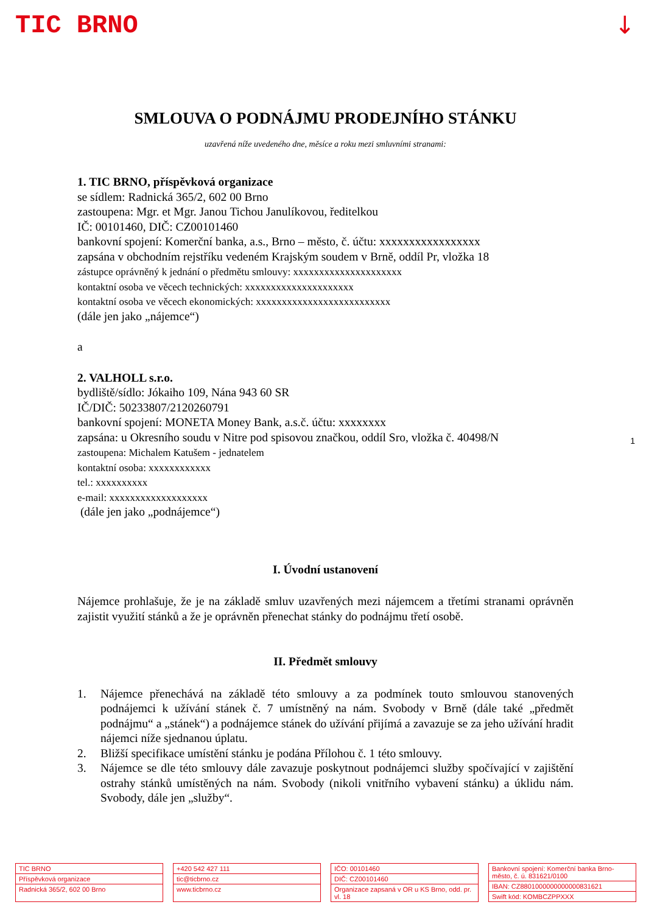TIC BRNO ↓
1
SMLOUVA O PODNÁJMU PRODEJNÍHO STÁNKU
uzavřená níže uvedeného dne, měsíce a roku mezi smluvními stranami:
1. TIC BRNO, příspěvková organizace
se sídlem: Radnická 365/2, 602 00 Brno
zastoupena: Mgr. et Mgr. Janou Tichou Janulíkovou, ředitelkou
IČ: 00101460, DIČ: CZ00101460
bankovní spojení: Komerční banka, a.s., Brno – město, č. účtu: xxxxxxxxxxxxxxxxx
zapsána v obchodním rejstříku vedeném Krajským soudem v Brně, oddíl Pr, vložka 18
zástupce oprávněný k jednání o předmětu smlouvy: xxxxxxxxxxxxxxxxxxxxx
kontaktní osoba ve věcech technických: xxxxxxxxxxxxxxxxxxxxx
kontaktní osoba ve věcech ekonomických: xxxxxxxxxxxxxxxxxxxxxxxxxx
(dále jen jako „nájemce“)
a
2. VALHOLL s.r.o.
bydliště/sídlo: Jókaiho 109, Nána 943 60 SR
IČ/DIČ: 50233807/2120260791
bankovní spojení: MONETA Money Bank, a.s.č. účtu: xxxxxxxx
zapsána: u Okresního soudu v Nitre pod spisovou značkou, oddíl Sro, vložka č. 40498/N
zastoupena: Michalem Katušem - jednatelem
kontaktní osoba: xxxxxxxxxxxx
tel.: xxxxxxxxxx
e-mail: xxxxxxxxxxxxxxxxxxx
(dále jen jako „podnájemce“)
I. Úvodní ustanovení
Nájemce prohlašuje, že je na základě smluv uzavřených mezi nájemcem a třetími stranami oprávněn zajistit využití stánků a že je oprávněn přenechat stánky do podnájmu třetí osobě.
II. Předmět smlouvy
1. Nájemce přenechává na základě této smlouvy a za podmínek touto smlouvou stanovených podnájemci k užívání stánek č. 7 umístněný na nám. Svobody v Brně (dále také „předmět podnájmu“ a „stánek“) a podnájemce stánek do užívání přijímá a zavazuje se za jeho užívání hradit nájemci níže sjednanou úplatu.
2. Bližší specifikace umístění stánku je podána Přílohou č. 1 této smlouvy.
3. Nájemce se dle této smlouvy dále zavazuje poskytnout podnájemci služby spočívající v zajištění ostrahy stánků umístěných na nám. Svobody (nikoli vnitřního vybavení stánku) a úklidu nám. Svobody, dále jen „služby“.
TIC BRNO
Příspěvková organizace
Radnická 365/2, 602 00 Brno
+420 542 427 111
tic@ticbrno.cz
www.ticbrno.cz
IČO: 00101460
DIČ: CZ00101460
Organizace zapsaná v OR u KS Brno, odd. pr. vl. 18
Bankovní spojení: Komerční banka Brno-město, č. ú. 831621/0100
IBAN: CZ8801000000000000831621
Swift kód: KOMBCZPPXXX